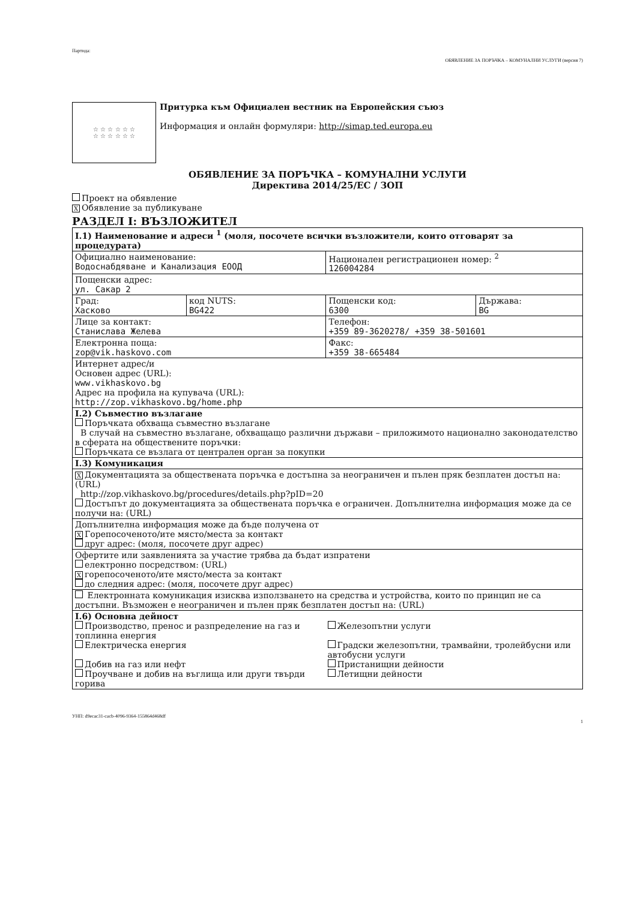Партида: ОБЯВЛЕНИЕ ЗА ПОРЪЧКА – КОМУНАЛНИ УСЛУГИ (версия 7)
☆ ☆ ☆ ☆ ☆ ☆
☆ ☆ ☆ ☆ ☆ ☆
Притурка към Официален вестник на Европейския съюз
Информация и онлайн формуляри: http://simap.ted.europa.eu
ОБЯВЛЕНИЕ ЗА ПОРЪЧКА – КОМУНАЛНИ УСЛУГИ
Директива 2014/25/ЕС / ЗОП
Проект на обявление
X Обявление за публикуване
РАЗДЕЛ I: ВЪЗЛОЖИТЕЛ
| I.1) Наименование и адреси <sup>1</sup> (моля, посочете всички възложители, които отговарят за процедурата) | | | |
| Официално наименование: Водоснабдяване и Канализация ЕООД | | Национален регистрационен номер: <sup>2</sup> 126004284 | |
| Пощенски адрес: ул. Сакар 2 | | | |
| Град: Хасково | код NUTS: BG422 | Пощенски код: 6300 | Държава: BG |
| Лице за контакт: Станислава Желева | | Телефон: +359 89-3620278/ +359 38-501601 | |
| Електронна поща: zop@vik.haskovo.com | | Факс: +359 38-665484 | |
| Интернет адрес/и Основен адрес (URL): www.vikhaskovo.bg Адрес на профила на купувача (URL): http://zop.vikhaskovo.bg/home.php | | | |
| I.2) Съвместно възлагане Поръчката обхваща съвместно възлагане В случай на съвместно възлагане, обхващащо различни държави – приложимото национално законодателство в сферата на обществените поръчки: Поръчката се възлага от централен орган за покупки | | | |
| I.3) Комуникация | | | |
| X Документацията за обществената поръчка е достъпна за неограничен и пълен пряк безплатен достъп на: (URL) http://zop.vikhaskovo.bg/procedures/details.php?pID=20 Достъпът до документацията за обществената поръчка е ограничен. Допълнителна информация може да се получи на: (URL) | | | |
| Допълнителна информация може да бъде получена от X Горепосоченото/ите място/места за контакт друг адрес: (моля, посочете друг адрес) | | | |
| Офертите или заявленията за участие трябва да бъдат изпратени електронно посредством: (URL) X горепосоченото/ите място/места за контакт до следния адрес: (моля, посочете друг адрес) | | | |
| Електронната комуникация изисква използването на средства и устройства, които по принцип не са достъпни. Възможен е неограничен и пълен пряк безплатен достъп на: (URL) | | | |
| I.6) Основна дейност Производство, пренос и разпределение на газ и топлинна енергия Електрическа енергия Добив на газ или нефт Проучване и добив на въглища или други твърди горива Железопътни услуги Градски железопътни, трамвайни, тролейбусни или автобусни услуги Пристанищни дейности Летищни дейности | | | |
УНП: d9ecac31-cacb-4096-9364-155864d468df
1